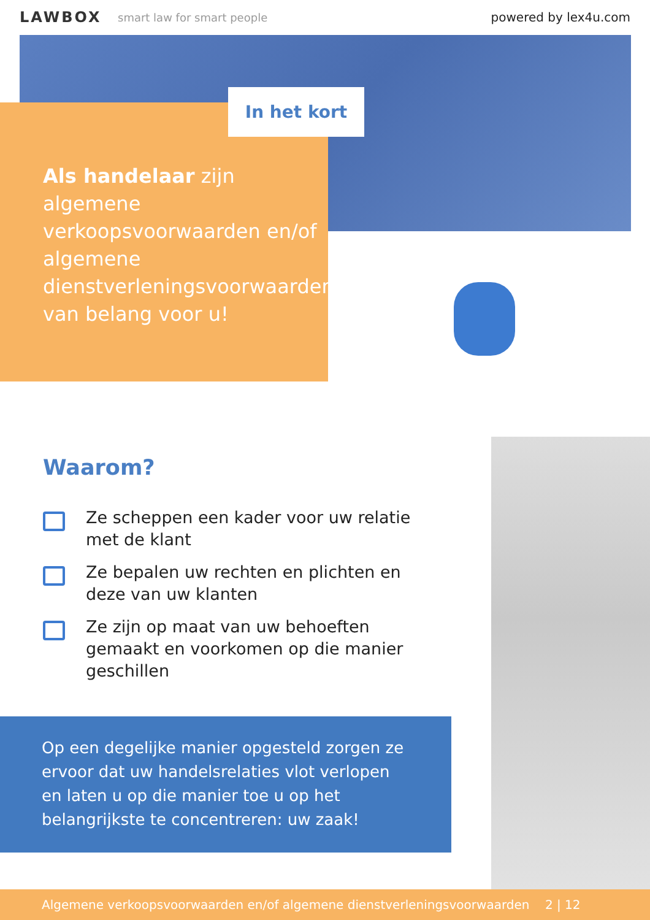LAWBOX smart law for smart people powered by lex4u.com
In het kort
Als handelaar zijn algemene verkoopsvoorwaarden en/of algemene dienstverleningsvoorwaarden van belang voor u!
Waarom?
Ze scheppen een kader voor uw relatie met de klant
Ze bepalen uw rechten en plichten en deze van uw klanten
Ze zijn op maat van uw behoeften gemaakt en voorkomen op die manier geschillen
Op een degelijke manier opgesteld zorgen ze ervoor dat uw handelsrelaties vlot verlopen en laten u op die manier toe u op het belangrijkste te concentreren: uw zaak!
Algemene verkoopsvoorwaarden en/of algemene dienstverleningsvoorwaarden 2 | 12